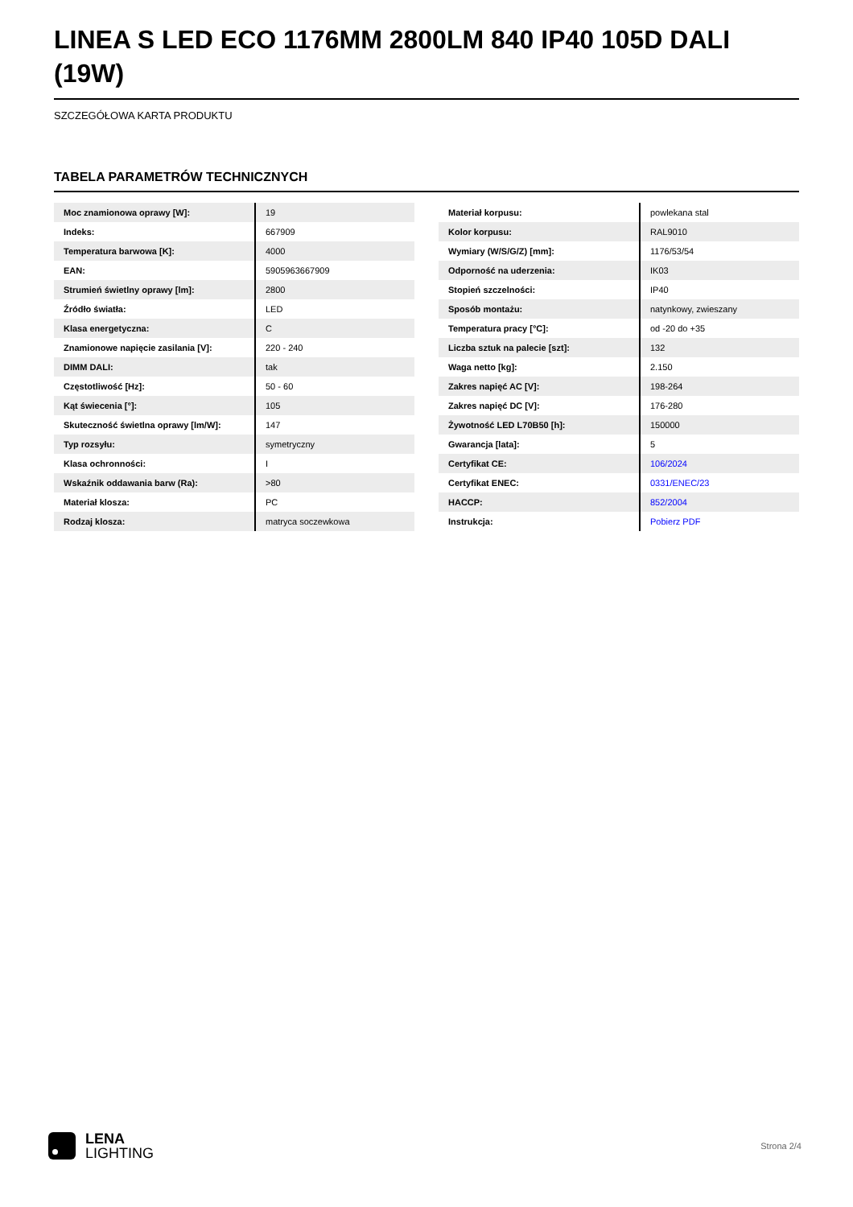LINEA S LED ECO 1176MM 2800LM 840 IP40 105D DALI (19W)
SZCZEGÓŁOWA KARTA PRODUKTU
TABELA PARAMETRÓW TECHNICZNYCH
| Moc znamionowa oprawy [W]: | 19 |
| Indeks: | 667909 |
| Temperatura barwowa [K]: | 4000 |
| EAN: | 5905963667909 |
| Strumień świetlny oprawy [lm]: | 2800 |
| Źródło światła: | LED |
| Klasa energetyczna: | C |
| Znamionowe napięcie zasilania [V]: | 220 - 240 |
| DIMM DALI: | tak |
| Częstotliwość [Hz]: | 50 - 60 |
| Kąt świecenia [°]: | 105 |
| Skuteczność świetlna oprawy [lm/W]: | 147 |
| Typ rozsyłu: | symetryczny |
| Klasa ochronności: | I |
| Wskaźnik oddawania barw (Ra): | >80 |
| Materiał klosza: | PC |
| Rodzaj klosza: | matryca soczewkowa |
| Materiał korpusu: | powlekana stal |
| Kolor korpusu: | RAL9010 |
| Wymiary (W/S/G/Z) [mm]: | 1176/53/54 |
| Odporność na uderzenia: | IK03 |
| Stopień szczelności: | IP40 |
| Sposób montażu: | natynkowy, zwieszany |
| Temperatura pracy [°C]: | od -20 do +35 |
| Liczba sztuk na palecie [szt]: | 132 |
| Waga netto [kg]: | 2.150 |
| Zakres napięć AC [V]: | 198-264 |
| Zakres napięć DC [V]: | 176-280 |
| Żywotność LED L70B50 [h]: | 150000 |
| Gwarancja [lata]: | 5 |
| Certyfikat CE: | 106/2024 |
| Certyfikat ENEC: | 0331/ENEC/23 |
| HACCP: | 852/2004 |
| Instrukcja: | Pobierz PDF |
LENA
LIGHTING
Strona 2/4